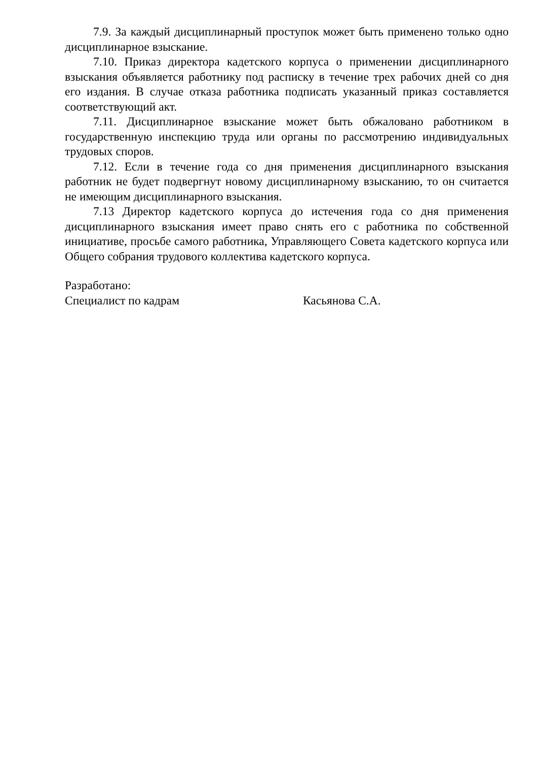7.9. За каждый дисциплинарный проступок может быть применено только одно дисциплинарное взыскание.
7.10. Приказ директора кадетского корпуса о применении дисциплинарного взыскания объявляется работнику под расписку в течение трех рабочих дней со дня его издания. В случае отказа работника подписать указанный приказ составляется соответствующий акт.
7.11. Дисциплинарное взыскание может быть обжаловано работником в государственную инспекцию труда или органы по рассмотрению индивидуальных трудовых споров.
7.12. Если в течение года со дня применения дисциплинарного взыскания работник не будет подвергнут новому дисциплинарному взысканию, то он считается не имеющим дисциплинарного взыскания.
7.13 Директор кадетского корпуса до истечения года со дня применения дисциплинарного взыскания имеет право снять его с работника по собственной инициативе, просьбе самого работника, Управляющего Совета кадетского корпуса или Общего собрания трудового коллектива кадетского корпуса.
Разработано:
Специалист по кадрам Касьянова С.А.